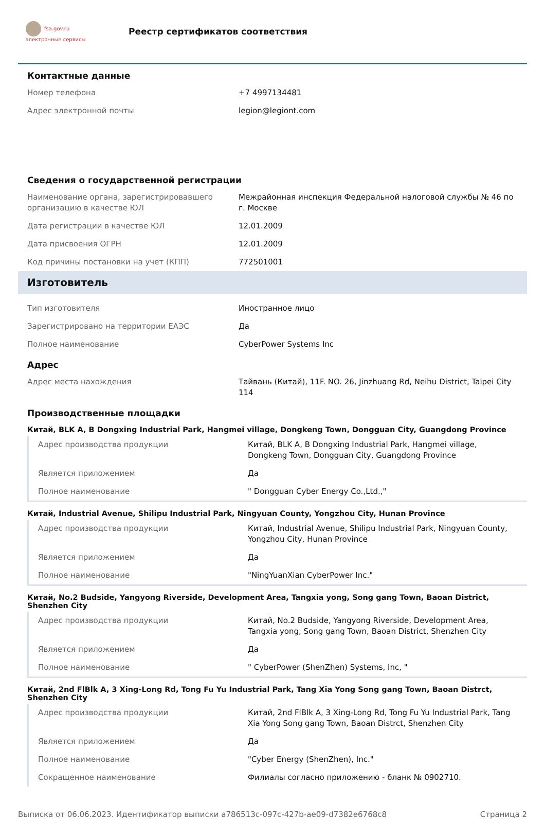fsa.gov.ru
электронные сервисы
Реестр сертификатов соответствия
Контактные данные
| Номер телефона | +7 4997134481 |
| Адрес электронной почты | legion@legiont.com |
Сведения о государственной регистрации
| Наименование органа, зарегистрировавшего организацию в качестве ЮЛ | Межрайонная инспекция Федеральной налоговой службы № 46 по г. Москве |
| Дата регистрации в качестве ЮЛ | 12.01.2009 |
| Дата присвоения ОГРН | 12.01.2009 |
| Код причины постановки на учет (КПП) | 772501001 |
Изготовитель
| Тип изготовителя | Иностранное лицо |
| Зарегистрировано на территории ЕАЭС | Да |
| Полное наименование | CyberPower Systems Inc |
Адрес
| Адрес места нахождения | Тайвань (Китай), 11F. NO. 26, Jinzhuang Rd, Neihu District, Taipei City 114 |
Производственные площадки
Китай, BLK A, B Dongxing Industrial Park, Hangmei village, Dongkeng Town, Dongguan City, Guangdong Province
| Адрес производства продукции | Китай, BLK A, B Dongxing Industrial Park, Hangmei village, Dongkeng Town, Dongguan City, Guangdong Province |
| Является приложением | Да |
| Полное наименование | " Dongguan Cyber Energy Co.,Ltd.," |
Китай, Industrial Avenue, Shilipu Industrial Park, Ningyuan County, Yongzhou City, Hunan Province
| Адрес производства продукции | Китай, Industrial Avenue, Shilipu Industrial Park, Ningyuan County, Yongzhou City, Hunan Province |
| Является приложением | Да |
| Полное наименование | "NingYuanXian CyberPower Inc." |
Китай, No.2 Budside, Yangyong Riverside, Development Area, Tangxia yong, Song gang Town, Baoan District, Shenzhen City
| Адрес производства продукции | Китай, No.2 Budside, Yangyong Riverside, Development Area, Tangxia yong, Song gang Town, Baoan District, Shenzhen City |
| Является приложением | Да |
| Полное наименование | " CyberPower (ShenZhen) Systems, Inc, " |
Китай, 2nd FlBlk A, 3 Xing-Long Rd, Tong Fu Yu Industrial Park, Tang Xia Yong Song gang Town, Baoan Distrct, Shenzhen City
| Адрес производства продукции | Китай, 2nd FlBlk A, 3 Xing-Long Rd, Tong Fu Yu Industrial Park, Tang Xia Yong Song gang Town, Baoan Distrct, Shenzhen City |
| Является приложением | Да |
| Полное наименование | "Cyber Energy (ShenZhen), Inc." |
| Сокращенное наименование | Филиалы согласно приложению - бланк № 0902710. |
Выписка от 06.06.2023. Идентификатор выписки a786513c-097c-427b-ae09-d7382e6768c8 Страница 2